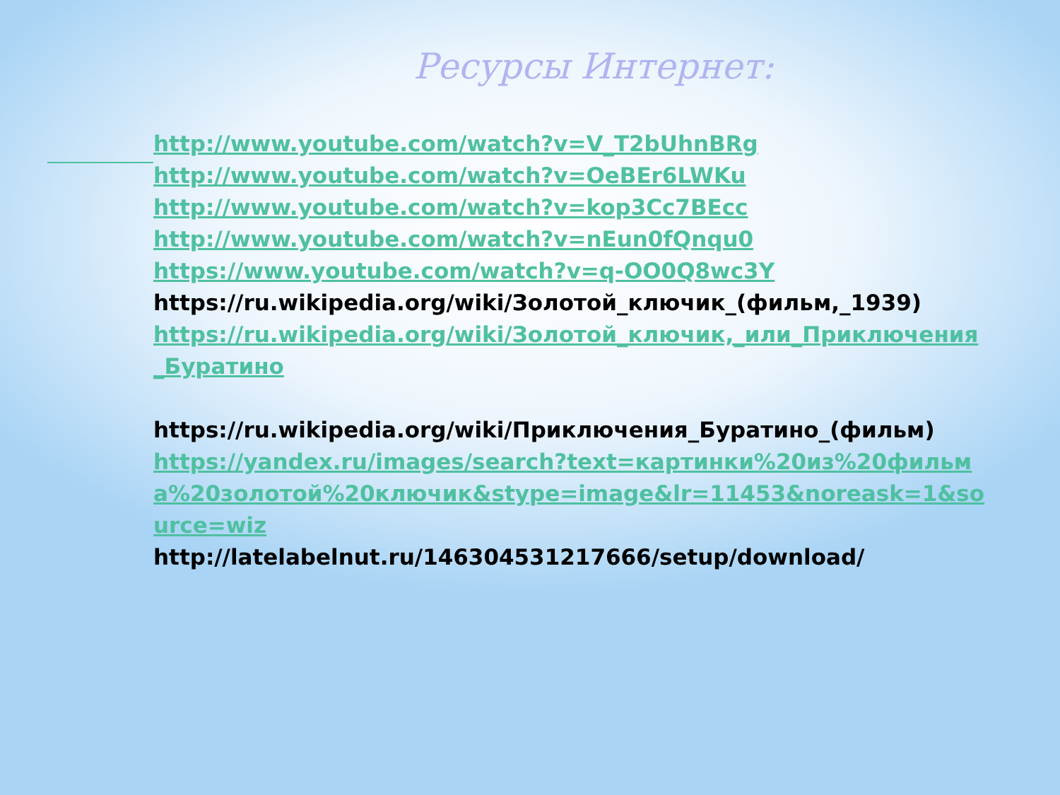Ресурсы Интернет:
http://www.youtube.com/watch?v=V_T2bUhnBRg
http://www.youtube.com/watch?v=OeBEr6LWKu
http://www.youtube.com/watch?v=kop3Cc7BEcc
http://www.youtube.com/watch?v=nEun0fQnqu0
https://www.youtube.com/watch?v=q-OO0Q8wc3Y
https://ru.wikipedia.org/wiki/Золотой_ключик_(фильм,_1939)
https://ru.wikipedia.org/wiki/Золотой_ключик,_или_Приключения_Буратино
https://ru.wikipedia.org/wiki/Приключения_Буратино_(фильм)
https://yandex.ru/images/search?text=картинки%20из%20фильма%20золотой%20ключик&stype=image&lr=11453&noreask=1&source=wiz
http://latelabelnut.ru/146304531217666/setup/download/